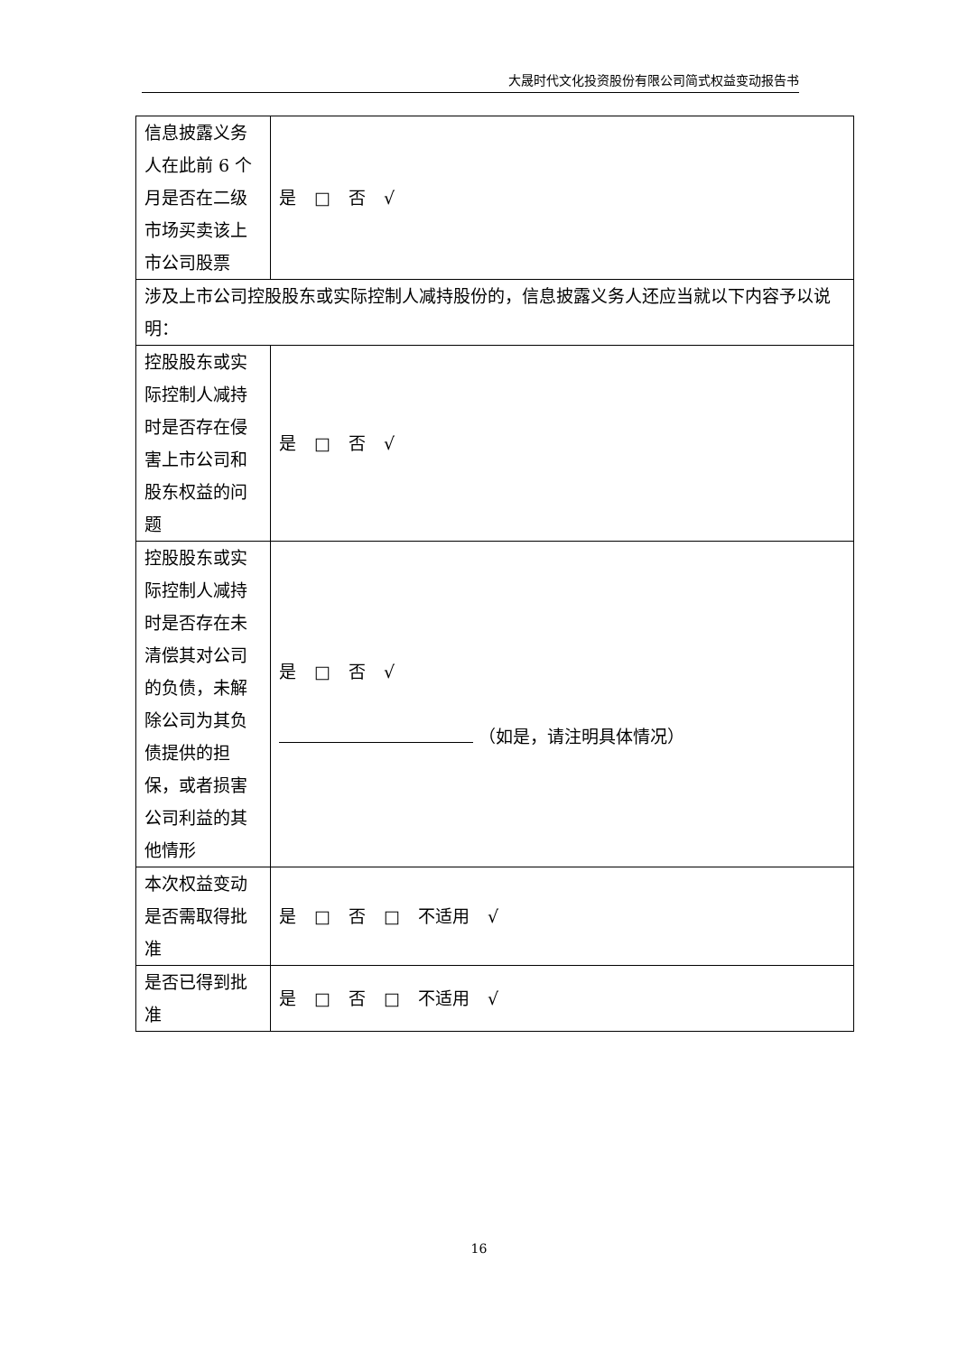大晟时代文化投资股份有限公司简式权益变动报告书
| 信息披露义务人在此前 6 个月是否在二级市场买卖该上市公司股票 | 是 □ 否 √ |
| 涉及上市公司控股股东或实际控制人减持股份的，信息披露义务人还应当就以下内容予以说明： | |
| 控股股东或实际控制人减持时是否存在侵害上市公司和股东权益的问题 | 是 □ 否 √ |
| 控股股东或实际控制人减持时是否存在未清偿其对公司的负债，未解除公司为其负债提供的担保，或者损害公司利益的其他情形 | 是 □ 否 √ （如是，请注明具体情况） |
| 本次权益变动是否需取得批准 | 是 □ 否 □ 不适用 √ |
| 是否已得到批准 | 是 □ 否 □ 不适用 √ |
16